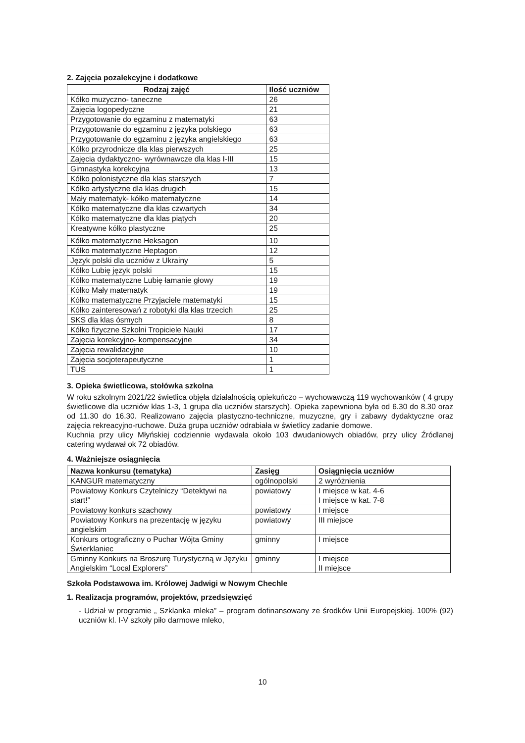2. Zajęcia pozalekcyjne i dodatkowe
| Rodzaj zajęć | Ilość uczniów |
| --- | --- |
| Kółko muzyczno- taneczne | 26 |
| Zajęcia logopedyczne | 21 |
| Przygotowanie do egzaminu z matematyki | 63 |
| Przygotowanie do egzaminu z języka polskiego | 63 |
| Przygotowanie do egzaminu z języka angielskiego | 63 |
| Kółko przyrodnicze dla klas pierwszych | 25 |
| Zajęcia dydaktyczno- wyrównawcze dla klas I-III | 15 |
| Gimnastyka korekcyjna | 13 |
| Kółko polonistyczne dla klas starszych | 7 |
| Kółko artystyczne dla klas drugich | 15 |
| Mały matematyk- kółko matematyczne | 14 |
| Kółko matematyczne dla klas czwartych | 34 |
| Kółko matematyczne dla klas piątych | 20 |
| Kreatywne kółko plastyczne | 25 |
| Kółko matematyczne Heksagon | 10 |
| Kółko matematyczne Heptagon | 12 |
| Język polski dla uczniów z Ukrainy | 5 |
| Kółko Lubię język polski | 15 |
| Kółko matematyczne Lubię łamanie głowy | 19 |
| Kółko Mały matematyk | 19 |
| Kółko matematyczne Przyjaciele matematyki | 15 |
| Kółko zainteresowań z robotyki dla klas trzecich | 25 |
| SKS dla klas ósmych | 8 |
| Kółko fizyczne Szkolni Tropiciele Nauki | 17 |
| Zajęcia korekcyjno- kompensacyjne | 34 |
| Zajęcia rewalidacyjne | 10 |
| Zajęcia socjoterapeutyczne | 1 |
| TUS | 1 |
3. Opieka świetlicowa, stołówka szkolna
W roku szkolnym 2021/22 świetlica objęła działalnością opiekuńczo – wychowawczą 119 wychowanków ( 4 grupy świetlicowe dla uczniów klas 1-3, 1 grupa dla uczniów starszych). Opieka zapewniona była od 6.30 do 8.30 oraz od 11.30 do 16.30. Realizowano zajęcia plastyczno-techniczne, muzyczne, gry i zabawy dydaktyczne oraz zajęcia rekreacyjno-ruchowe. Duża grupa uczniów odrabiała w świetlicy zadanie domowe.
Kuchnia przy ulicy Młyńskiej codziennie wydawała około 103 dwudaniowych obiadów, przy ulicy Źródlanej catering wydawał ok 72 obiadów.
4. Ważniejsze osiągnięcia
| Nazwa konkursu (tematyka) | Zasięg | Osiągnięcia uczniów |
| --- | --- | --- |
| KANGUR matematyczny | ogólnopolski | 2 wyróżnienia |
| Powiatowy Konkurs Czytelniczy “Detektywi na start!” | powiatowy | I miejsce w kat. 4-6 I miejsce w kat. 7-8 |
| Powiatowy konkurs szachowy | powiatowy | I miejsce |
| Powiatowy Konkurs na prezentację w języku angielskim | powiatowy | III miejsce |
| Konkurs ortograficzny o Puchar Wójta Gminy Świerklaniec | gminny | I miejsce |
| Gminny Konkurs na Broszurę Turystyczną w Języku Angielskim “Local Explorers” | gminny | I miejsce II miejsce |
Szkoła Podstawowa im. Królowej Jadwigi w Nowym Chechle
1. Realizacja programów, projektów, przedsięwzięć
- Udział w programie „ Szklanka mleka” – program dofinansowany ze środków Unii Europejskiej. 100% (92) uczniów kl. I-V szkoły piło darmowe mleko,
10